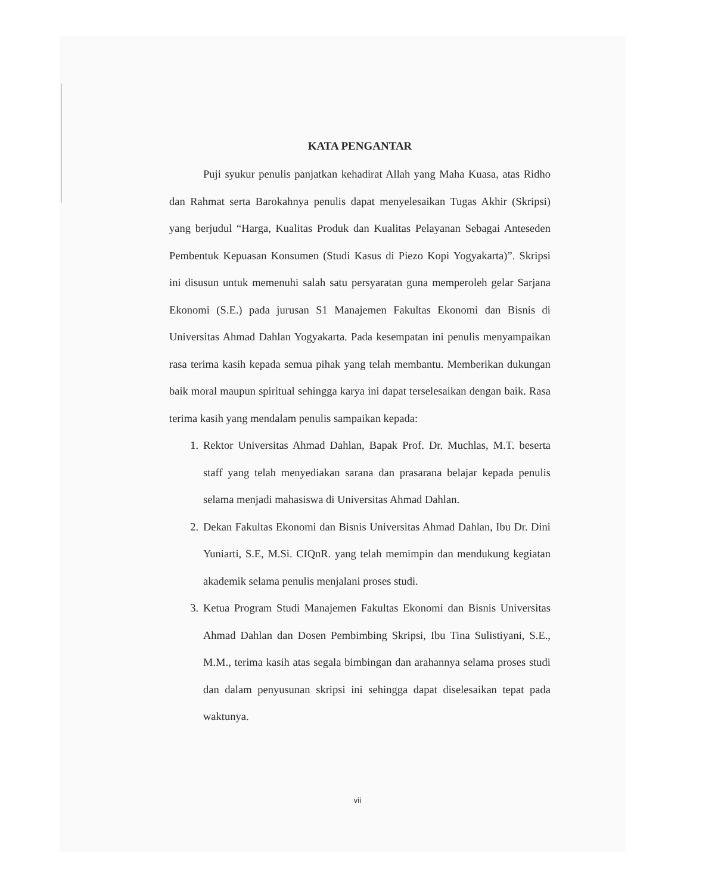KATA PENGANTAR
Puji syukur penulis panjatkan kehadirat Allah yang Maha Kuasa, atas Ridho dan Rahmat serta Barokahnya penulis dapat menyelesaikan Tugas Akhir (Skripsi) yang berjudul “Harga, Kualitas Produk dan Kualitas Pelayanan Sebagai Anteseden Pembentuk Kepuasan Konsumen (Studi Kasus di Piezo Kopi Yogyakarta)”. Skripsi ini disusun untuk memenuhi salah satu persyaratan guna memperoleh gelar Sarjana Ekonomi (S.E.) pada jurusan S1 Manajemen Fakultas Ekonomi dan Bisnis di Universitas Ahmad Dahlan Yogyakarta. Pada kesempatan ini penulis menyampaikan rasa terima kasih kepada semua pihak yang telah membantu. Memberikan dukungan baik moral maupun spiritual sehingga karya ini dapat terselesaikan dengan baik. Rasa terima kasih yang mendalam penulis sampaikan kepada:
1. Rektor Universitas Ahmad Dahlan, Bapak Prof. Dr. Muchlas, M.T. beserta staff yang telah menyediakan sarana dan prasarana belajar kepada penulis selama menjadi mahasiswa di Universitas Ahmad Dahlan.
2. Dekan Fakultas Ekonomi dan Bisnis Universitas Ahmad Dahlan, Ibu Dr. Dini Yuniarti, S.E, M.Si. CIQnR. yang telah memimpin dan mendukung kegiatan akademik selama penulis menjalani proses studi.
3. Ketua Program Studi Manajemen Fakultas Ekonomi dan Bisnis Universitas Ahmad Dahlan dan Dosen Pembimbing Skripsi, Ibu Tina Sulistiyani, S.E., M.M., terima kasih atas segala bimbingan dan arahannya selama proses studi dan dalam penyusunan skripsi ini sehingga dapat diselesaikan tepat pada waktunya.
vii